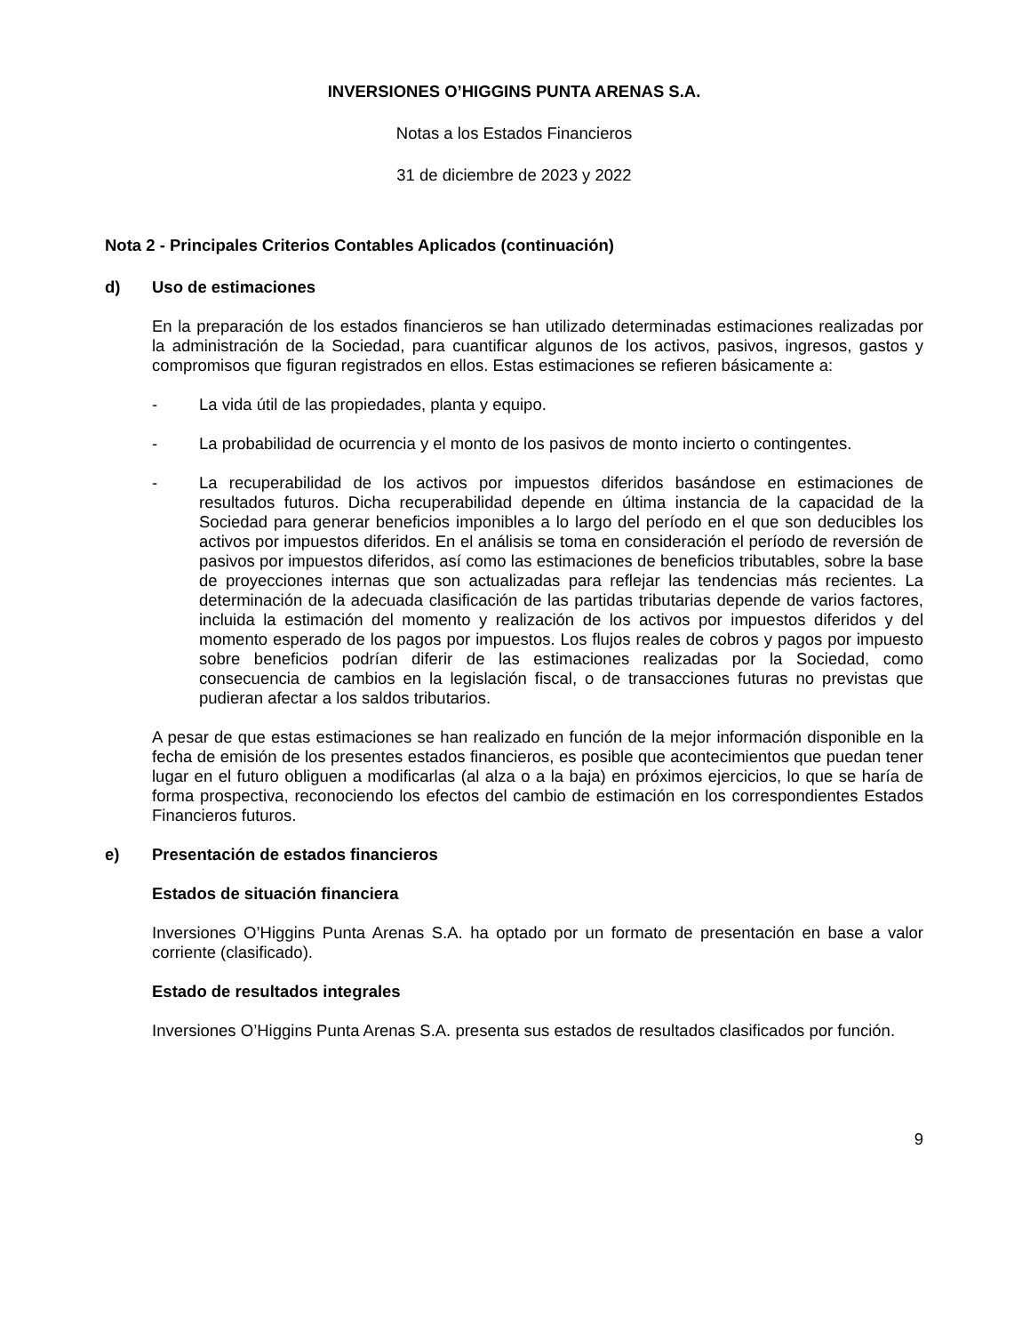INVERSIONES O’HIGGINS PUNTA ARENAS S.A.
Notas a los Estados Financieros
31 de diciembre de 2023 y 2022
Nota 2 - Principales Criterios Contables Aplicados (continuación)
d) Uso de estimaciones
En la preparación de los estados financieros se han utilizado determinadas estimaciones realizadas por la administración de la Sociedad, para cuantificar algunos de los activos, pasivos, ingresos, gastos y compromisos que figuran registrados en ellos. Estas estimaciones se refieren básicamente a:
- La vida útil de las propiedades, planta y equipo.
- La probabilidad de ocurrencia y el monto de los pasivos de monto incierto o contingentes.
- La recuperabilidad de los activos por impuestos diferidos basándose en estimaciones de resultados futuros. Dicha recuperabilidad depende en última instancia de la capacidad de la Sociedad para generar beneficios imponibles a lo largo del período en el que son deducibles los activos por impuestos diferidos. En el análisis se toma en consideración el período de reversión de pasivos por impuestos diferidos, así como las estimaciones de beneficios tributables, sobre la base de proyecciones internas que son actualizadas para reflejar las tendencias más recientes. La determinación de la adecuada clasificación de las partidas tributarias depende de varios factores, incluida la estimación del momento y realización de los activos por impuestos diferidos y del momento esperado de los pagos por impuestos. Los flujos reales de cobros y pagos por impuesto sobre beneficios podrían diferir de las estimaciones realizadas por la Sociedad, como consecuencia de cambios en la legislación fiscal, o de transacciones futuras no previstas que pudieran afectar a los saldos tributarios.
A pesar de que estas estimaciones se han realizado en función de la mejor información disponible en la fecha de emisión de los presentes estados financieros, es posible que acontecimientos que puedan tener lugar en el futuro obliguen a modificarlas (al alza o a la baja) en próximos ejercicios, lo que se haría de forma prospectiva, reconociendo los efectos del cambio de estimación en los correspondientes Estados Financieros futuros.
e) Presentación de estados financieros
Estados de situación financiera
Inversiones O’Higgins Punta Arenas S.A. ha optado por un formato de presentación en base a valor corriente (clasificado).
Estado de resultados integrales
Inversiones O’Higgins Punta Arenas S.A. presenta sus estados de resultados clasificados por función.
9